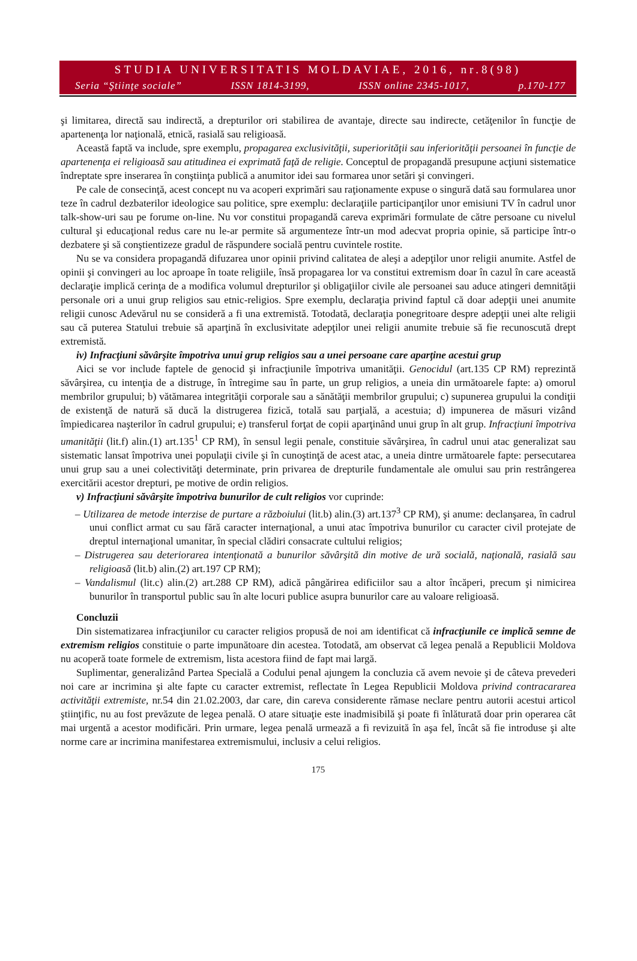STUDIA UNIVERSITATIS MOLDAVIAE, 2016, nr.8(98)
Seria “Ştiinţe sociale” ISSN 1814-3199, ISSN online 2345-1017, p.170-177
şi limitarea, directă sau indirectă, a drepturilor ori stabilirea de avantaje, directe sau indirecte, cetăţenilor în funcţie de apartenenţa lor naţională, etnică, rasială sau religioasă.
Această faptă va include, spre exemplu, propagarea exclusivităţii, superiorităţii sau inferiorităţii persoanei în funcţie de apartenenţa ei religioasă sau atitudinea ei exprimată faţă de religie. Conceptul de propagandă presupune acţiuni sistematice îndreptate spre inserarea în conştiinţa publică a anumitor idei sau formarea unor setări şi convingeri.
Pe cale de consecinţă, acest concept nu va acoperi exprimări sau raţionamente expuse o singură dată sau formularea unor teze în cadrul dezbaterilor ideologice sau politice, spre exemplu: declaraţiile participanţilor unor emisiuni TV în cadrul unor talk-show-uri sau pe forume on-line. Nu vor constitui propagandă careva exprimări formulate de către persoane cu nivelul cultural şi educaţional redus care nu le-ar permite să argumenteze într-un mod adecvat propria opinie, să participe într-o dezbatere şi să conştientizeze gradul de răspundere socială pentru cuvintele rostite.
Nu se va considera propagandă difuzarea unor opinii privind calitatea de aleşi a adepţilor unor religii anumite. Astfel de opinii şi convingeri au loc aproape în toate religiile, însă propagarea lor va constitui extremism doar în cazul în care această declaraţie implică cerinţa de a modifica volumul drepturilor şi obligaţiilor civile ale persoanei sau aduce atingeri demnităţii personale ori a unui grup religios sau etnic-religios. Spre exemplu, declaraţia privind faptul că doar adepţii unei anumite religii cunosc Adevărul nu se consideră a fi una extremistă. Totodată, declaraţia ponegritoare despre adepţii unei alte religii sau că puterea Statului trebuie să aparţină în exclusivitate adepţilor unei religii anumite trebuie să fie recunoscută drept extremistă.
iv) Infracţiuni săvârşite împotriva unui grup religios sau a unei persoane care aparţine acestui grup
Aici se vor include faptele de genocid şi infracţiunile împotriva umanităţii. Genocidul (art.135 CP RM) reprezintă săvârşirea, cu intenţia de a distruge, în întregime sau în parte, un grup religios, a uneia din următoarele fapte: a) omorul membrilor grupului; b) vătămarea integrităţii corporale sau a sănătăţii membrilor grupului; c) supunerea grupului la condiţii de existenţă de natură să ducă la distrugerea fizică, totală sau parţială, a acestuia; d) impunerea de măsuri vizând împiedicarea naşterilor în cadrul grupului; e) transferul forţat de copii aparţinând unui grup în alt grup. Infracţiuni împotriva umanităţii (lit.f) alin.(1) art.135<sup>1</sup> CP RM), în sensul legii penale, constituie săvârşirea, în cadrul unui atac generalizat sau sistematic lansat împotriva unei populaţii civile şi în cunoştinţă de acest atac, a uneia dintre următoarele fapte: persecutarea unui grup sau a unei colectivităţi determinate, prin privarea de drepturile fundamentale ale omului sau prin restrângerea exercitării acestor drepturi, pe motive de ordin religios.
v) Infracţiuni săvârşite împotriva bunurilor de cult religios vor cuprinde:
– Utilizarea de metode interzise de purtare a războiului (lit.b) alin.(3) art.137<sup>3</sup> CP RM), şi anume: declanşarea, în cadrul unui conflict armat cu sau fără caracter internaţional, a unui atac împotriva bunurilor cu caracter civil protejate de dreptul internaţional umanitar, în special clădiri consacrate cultului religios;
– Distrugerea sau deteriorarea intenţionată a bunurilor săvârşită din motive de ură socială, naţională, rasială sau religioasă (lit.b) alin.(2) art.197 CP RM);
– Vandalismul (lit.c) alin.(2) art.288 CP RM), adică pângărirea edificiilor sau a altor încăperi, precum şi nimicirea bunurilor în transportul public sau în alte locuri publice asupra bunurilor care au valoare religioasă.
Concluzii
Din sistematizarea infracţiunilor cu caracter religios propusă de noi am identificat că infracţiunile ce implică semne de extremism religios constituie o parte impunătoare din acestea. Totodată, am observat că legea penală a Republicii Moldova nu acoperă toate formele de extremism, lista acestora fiind de fapt mai largă.
Suplimentar, generalizând Partea Specială a Codului penal ajungem la concluzia că avem nevoie şi de câteva prevederi noi care ar incrimina şi alte fapte cu caracter extremist, reflectate în Legea Republicii Moldova privind contracararea activităţii extremiste, nr.54 din 21.02.2003, dar care, din careva considerente rămase neclare pentru autorii acestui articol ştiinţific, nu au fost prevăzute de legea penală. O atare situaţie este inadmisibilă şi poate fi înlăturată doar prin operarea cât mai urgentă a acestor modificări. Prin urmare, legea penală urmează a fi revizuită în aşa fel, încât să fie introduse şi alte norme care ar incrimina manifestarea extremismului, inclusiv a celui religios.
175